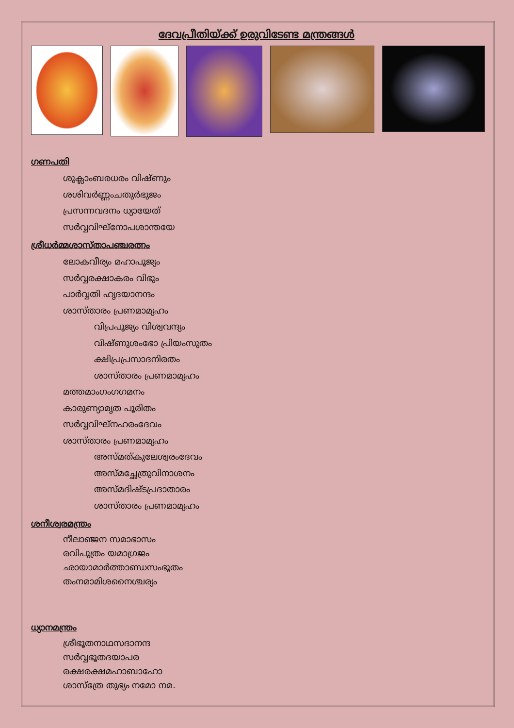ദേവപ്രീതിയ്ക്ക് ഉരുവിടേണ്ട മന്ത്രങ്ങൾ
ഗണപതി
ശുക്ലാംബരധരം വിഷ്ണും
ശശിവർണ്ണംചതുർഭുജം
പ്രസന്നവദനം ധ്യായേത്
സർവ്വവിഘ്നോപശാന്തയേ
ശ്രീധർമ്മശാസ്താപഞ്ചരത്നം
ലോകവീര്യം മഹാപൂജ്യം
സർവ്വരക്ഷാകരം വിഭും
പാർവ്വതി ഹൃദയാനന്ദം
ശാസ്താരം പ്രണമാമ്യഹം
വിപ്രപൂജ്യം വിശ്വവന്ദ്യം
വിഷ്ണുശംഭോ പ്രിയംസുതം
ക്ഷിപ്രപ്രസാദനിരതം
ശാസ്താരം പ്രണമാമ്യഹം
മത്തമാംഗംഗഗമനം
കാരുണ്യാമൃത പൂരിതം
സർവ്വവിഘ്നഹരംദേവം
ശാസ്താരം പ്രണമാമ്യഹം
അസ്മത്കുലേശ്വരംദേവം
അസ്മച്ഛേത്രുവിനാശനം
അസ്മദിഷ്ടപ്രദാതാരം
ശാസ്താരം പ്രണമാമ്യഹം
ശനീശ്വരമന്ത്രം
നീലാഞ്ജന സമാഭാസം
രവിപുത്രം യമാഗ്രജം
ഛായാമാർത്താണ്ഡസംഭൂതം
തംനമാമിശനൈശ്ചര്യം
ധ്യാനമന്ത്രം
ശ്രീഭൂതനാഥസദാനന്ദ
സർവ്വഭൂതദയാപര
രക്ഷരക്ഷമഹാബാഹോ
ശാസ്ത്രേ തുഭ്യം നമോ നമ.